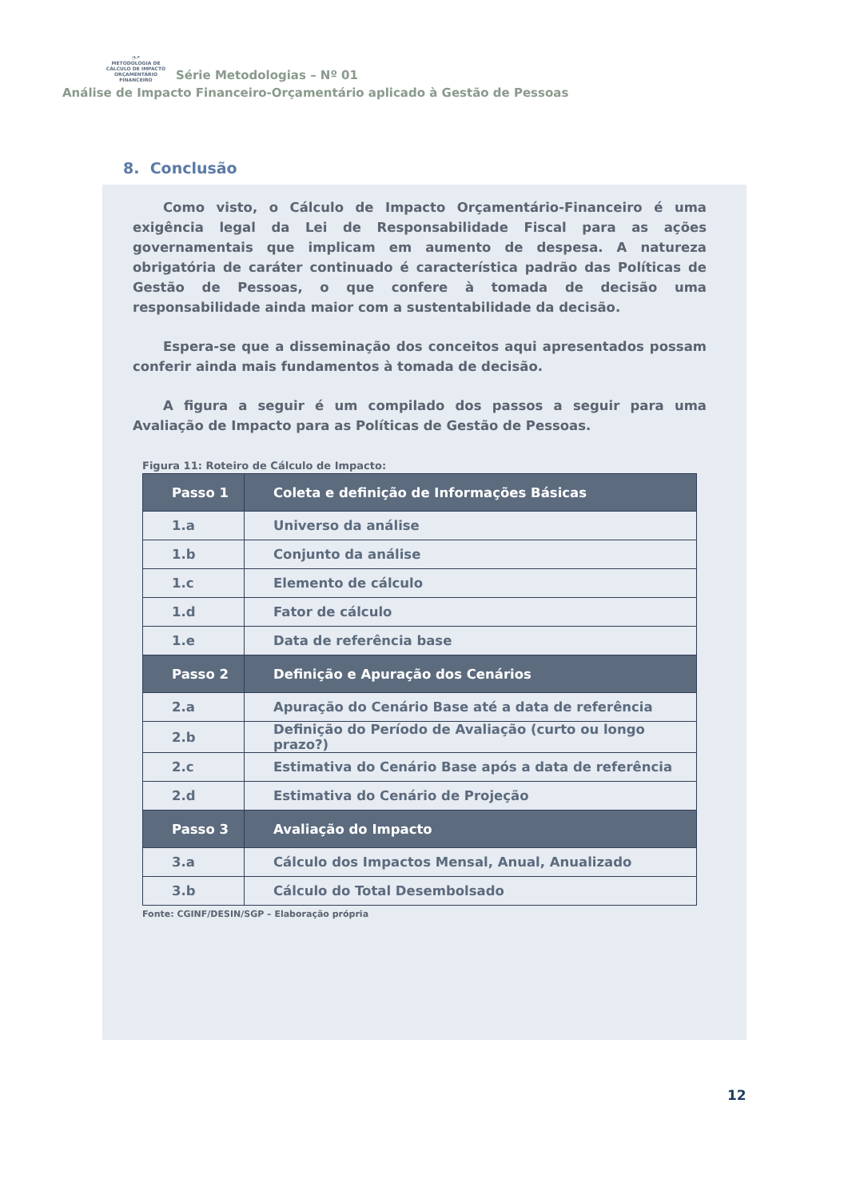◔↗
METODOLOGIA DE
CÁLCULO DE IMPACTO
ORÇAMENTÁRIO FINANCEIRO Série Metodologias – Nº 01
Análise de Impacto Financeiro-Orçamentário aplicado à Gestão de Pessoas
8. Conclusão
Como visto, o Cálculo de Impacto Orçamentário-Financeiro é uma exigência legal da Lei de Responsabilidade Fiscal para as ações governamentais que implicam em aumento de despesa. A natureza obrigatória de caráter continuado é característica padrão das Políticas de Gestão de Pessoas, o que confere à tomada de decisão uma responsabilidade ainda maior com a sustentabilidade da decisão.
Espera-se que a disseminação dos conceitos aqui apresentados possam conferir ainda mais fundamentos à tomada de decisão.
A figura a seguir é um compilado dos passos a seguir para uma Avaliação de Impacto para as Políticas de Gestão de Pessoas.
Figura 11: Roteiro de Cálculo de Impacto:
| Passo 1 | Coleta e definição de Informações Básicas |
| --- | --- |
| 1.a | Universo da análise |
| 1.b | Conjunto da análise |
| 1.c | Elemento de cálculo |
| 1.d | Fator de cálculo |
| 1.e | Data de referência base |
| Passo 2 | Definição e Apuração dos Cenários |
| 2.a | Apuração do Cenário Base até a data de referência |
| 2.b | Definição do Período de Avaliação (curto ou longo prazo?) |
| 2.c | Estimativa do Cenário Base após a data de referência |
| 2.d | Estimativa do Cenário de Projeção |
| Passo 3 | Avaliação do Impacto |
| 3.a | Cálculo dos Impactos Mensal, Anual, Anualizado |
| 3.b | Cálculo do Total Desembolsado |
Fonte: CGINF/DESIN/SGP – Elaboração própria
12